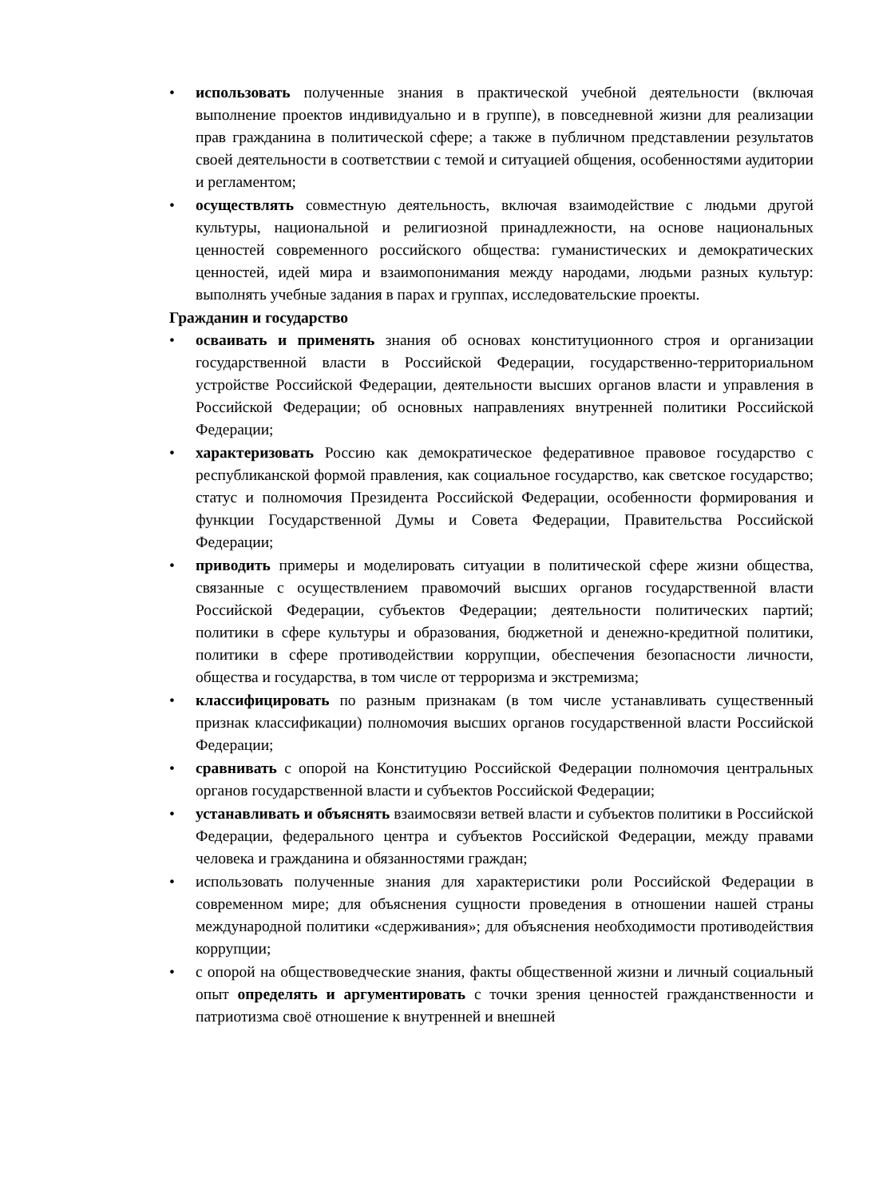• использовать полученные знания в практической учебной деятельности (включая выполнение проектов индивидуально и в группе), в повседневной жизни для реализации прав гражданина в политической сфере; а также в публичном представлении результатов своей деятельности в соответствии с темой и ситуацией общения, особенностями аудитории и регламентом;
• осуществлять совместную деятельность, включая взаимодействие с людьми другой культуры, национальной и религиозной принадлежности, на основе национальных ценностей современного российского общества: гуманистических и демократических ценностей, идей мира и взаимопонимания между народами, людьми разных культур: выполнять учебные задания в парах и группах, исследовательские проекты.
Гражданин и государство
• осваивать и применять знания об основах конституционного строя и организации государственной власти в Российской Федерации, государственно-территориальном устройстве Российской Федерации, деятельности высших органов власти и управления в Российской Федерации; об основных направлениях внутренней политики Российской Федерации;
• характеризовать Россию как демократическое федеративное правовое государство с республиканской формой правления, как социальное государство, как светское государство; статус и полномочия Президента Российской Федерации, особенности формирования и функции Государственной Думы и Совета Федерации, Правительства Российской Федерации;
• приводить примеры и моделировать ситуации в политической сфере жизни общества, связанные с осуществлением правомочий высших органов государственной власти Российской Федерации, субъектов Федерации; деятельности политических партий; политики в сфере культуры и образования, бюджетной и денежно-кредитной политики, политики в сфере противодействии коррупции, обеспечения безопасности личности, общества и государства, в том числе от терроризма и экстремизма;
• классифицировать по разным признакам (в том числе устанавливать существенный признак классификации) полномочия высших органов государственной власти Российской Федерации;
• сравнивать с опорой на Конституцию Российской Федерации полномочия центральных органов государственной власти и субъектов Российской Федерации;
• устанавливать и объяснять взаимосвязи ветвей власти и субъектов политики в Российской Федерации, федерального центра и субъектов Российской Федерации, между правами человека и гражданина и обязанностями граждан;
• использовать полученные знания для характеристики роли Российской Федерации в современном мире; для объяснения сущности проведения в отношении нашей страны международной политики «сдерживания»; для объяснения необходимости противодействия коррупции;
• с опорой на обществоведческие знания, факты общественной жизни и личный социальный опыт определять и аргументировать с точки зрения ценностей гражданственности и патриотизма своё отношение к внутренней и внешней